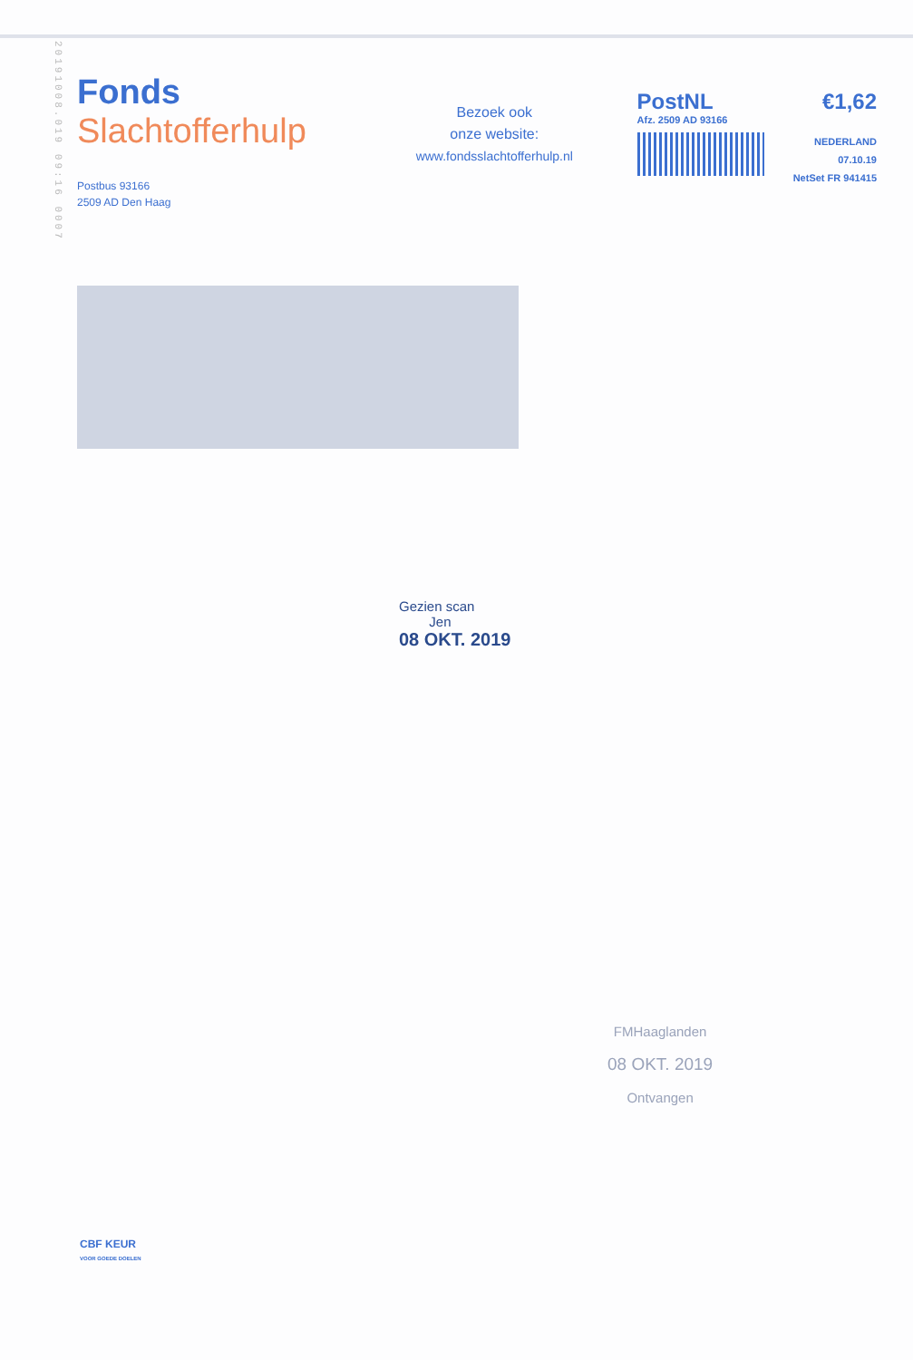20191008.019 09:16 0007
Fonds
Slachtofferhulp
Postbus 93166
2509 AD Den Haag
Bezoek ook
onze website:
www.fondsslachtofferhulp.nl
PostNL €1,62
Afz. 2509 AD 93166
NEDERLAND
07.10.19
NetSet FR 941415
Gezien scan
Jen
08 OKT. 2019
FMHaaglanden
08 OKT. 2019
Ontvangen
CBF KEUR
VOOR GOEDE DOELEN